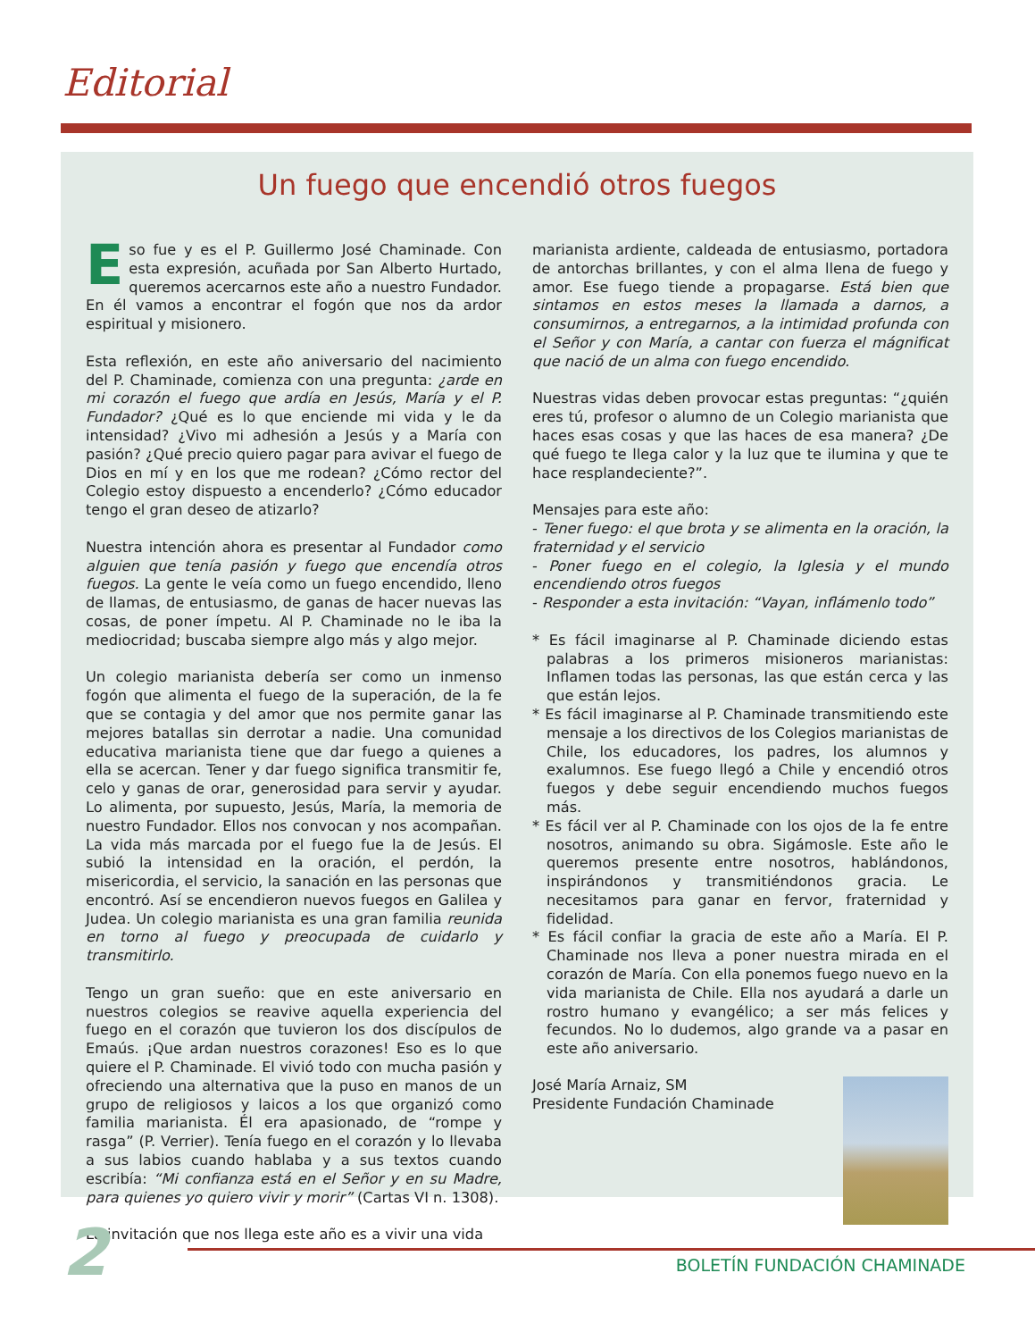Editorial
Un fuego que encendió otros fuegos
Eso fue y es el P. Guillermo José Chaminade. Con esta expresión, acuñada por San Alberto Hurtado, queremos acercarnos este año a nuestro Fundador. En él vamos a encontrar el fogón que nos da ardor espiritual y misionero.
Esta reflexión, en este año aniversario del nacimiento del P. Chaminade, comienza con una pregunta: ¿arde en mi corazón el fuego que ardía en Jesús, María y el P. Fundador? ¿Qué es lo que enciende mi vida y le da intensidad? ¿Vivo mi adhesión a Jesús y a María con pasión? ¿Qué precio quiero pagar para avivar el fuego de Dios en mí y en los que me rodean? ¿Cómo rector del Colegio estoy dispuesto a encenderlo? ¿Cómo educador tengo el gran deseo de atizarlo?
Nuestra intención ahora es presentar al Fundador como alguien que tenía pasión y fuego que encendía otros fuegos. La gente le veía como un fuego encendido, lleno de llamas, de entusiasmo, de ganas de hacer nuevas las cosas, de poner ímpetu. Al P. Chaminade no le iba la mediocridad; buscaba siempre algo más y algo mejor.
Un colegio marianista debería ser como un inmenso fogón que alimenta el fuego de la superación, de la fe que se contagia y del amor que nos permite ganar las mejores batallas sin derrotar a nadie. Una comunidad educativa marianista tiene que dar fuego a quienes a ella se acercan. Tener y dar fuego significa transmitir fe, celo y ganas de orar, generosidad para servir y ayudar. Lo alimenta, por supuesto, Jesús, María, la memoria de nuestro Fundador. Ellos nos convocan y nos acompañan. La vida más marcada por el fuego fue la de Jesús. El subió la intensidad en la oración, el perdón, la misericordia, el servicio, la sanación en las personas que encontró. Así se encendieron nuevos fuegos en Galilea y Judea. Un colegio marianista es una gran familia reunida en torno al fuego y preocupada de cuidarlo y transmitirlo.
Tengo un gran sueño: que en este aniversario en nuestros colegios se reavive aquella experiencia del fuego en el corazón que tuvieron los dos discípulos de Emaús. ¡Que ardan nuestros corazones! Eso es lo que quiere el P. Chaminade. El vivió todo con mucha pasión y ofreciendo una alternativa que la puso en manos de un grupo de religiosos y laicos a los que organizó como familia marianista. Él era apasionado, de “rompe y rasga” (P. Verrier). Tenía fuego en el corazón y lo llevaba a sus labios cuando hablaba y a sus textos cuando escribía: “Mi confianza está en el Señor y en su Madre, para quienes yo quiero vivir y morir” (Cartas VI n. 1308).
La invitación que nos llega este año es a vivir una vida
marianista ardiente, caldeada de entusiasmo, portadora de antorchas brillantes, y con el alma llena de fuego y amor. Ese fuego tiende a propagarse. Está bien que sintamos en estos meses la llamada a darnos, a consumirnos, a entregarnos, a la intimidad profunda con el Señor y con María, a cantar con fuerza el mágnificat que nació de un alma con fuego encendido.
Nuestras vidas deben provocar estas preguntas: “¿quién eres tú, profesor o alumno de un Colegio marianista que haces esas cosas y que las haces de esa manera? ¿De qué fuego te llega calor y la luz que te ilumina y que te hace resplandeciente?”.
Mensajes para este año:
- Tener fuego: el que brota y se alimenta en la oración, la fraternidad y el servicio
- Poner fuego en el colegio, la Iglesia y el mundo encendiendo otros fuegos
- Responder a esta invitación: “Vayan, inflámenlo todo”
* Es fácil imaginarse al P. Chaminade diciendo estas palabras a los primeros misioneros marianistas: Inflamen todas las personas, las que están cerca y las que están lejos.
* Es fácil imaginarse al P. Chaminade transmitiendo este mensaje a los directivos de los Colegios marianistas de Chile, los educadores, los padres, los alumnos y exalumnos. Ese fuego llegó a Chile y encendió otros fuegos y debe seguir encendiendo muchos fuegos más.
* Es fácil ver al P. Chaminade con los ojos de la fe entre nosotros, animando su obra. Sigámosle. Este año le queremos presente entre nosotros, hablándonos, inspirándonos y transmitiéndonos gracia. Le necesitamos para ganar en fervor, fraternidad y fidelidad.
* Es fácil confiar la gracia de este año a María. El P. Chaminade nos lleva a poner nuestra mirada en el corazón de María. Con ella ponemos fuego nuevo en la vida marianista de Chile. Ella nos ayudará a darle un rostro humano y evangélico; a ser más felices y fecundos. No lo dudemos, algo grande va a pasar en este año aniversario.
José María Arnaiz, SM
Presidente Fundación Chaminade
2 BOLETÍN FUNDACIÓN CHAMINADE